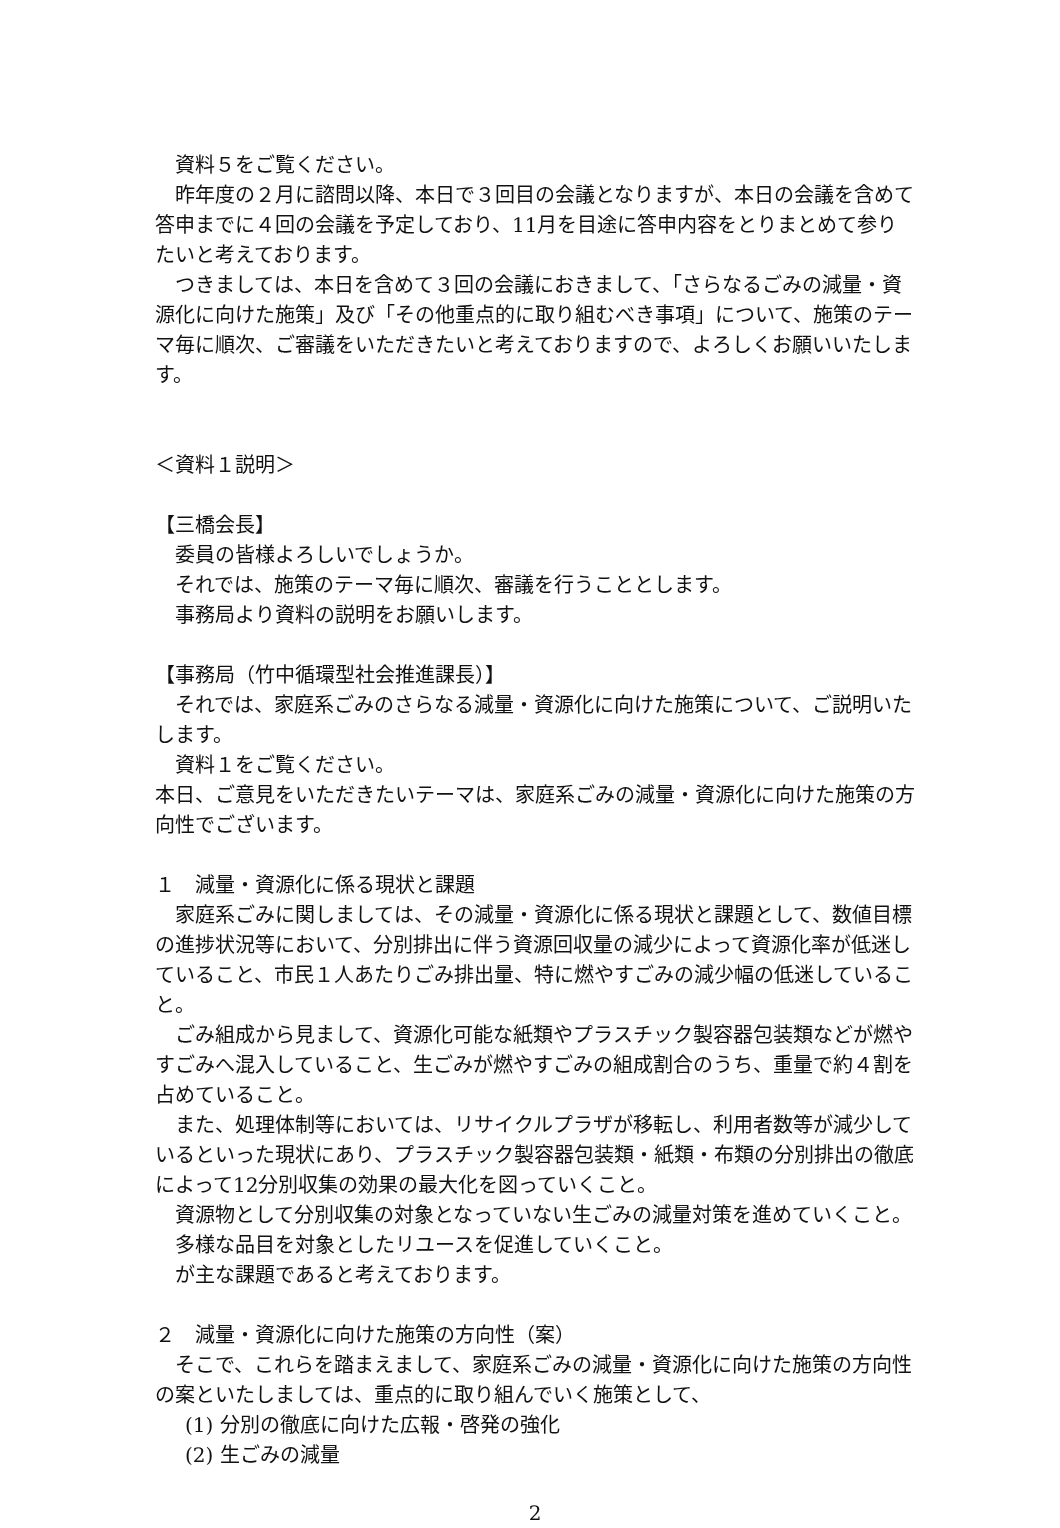資料５をご覧ください。
昨年度の２月に諮問以降、本日で３回目の会議となりますが、本日の会議を含めて答申までに４回の会議を予定しており、11月を目途に答申内容をとりまとめて参りたいと考えております。
つきましては、本日を含めて３回の会議におきまして、「さらなるごみの減量・資源化に向けた施策」及び「その他重点的に取り組むべき事項」について、施策のテーマ毎に順次、ご審議をいただきたいと考えておりますので、よろしくお願いいたします。
＜資料１説明＞
【三橋会長】
委員の皆様よろしいでしょうか。
それでは、施策のテーマ毎に順次、審議を行うこととします。
事務局より資料の説明をお願いします。
【事務局（竹中循環型社会推進課長）】
それでは、家庭系ごみのさらなる減量・資源化に向けた施策について、ご説明いたします。
資料１をご覧ください。
本日、ご意見をいただきたいテーマは、家庭系ごみの減量・資源化に向けた施策の方向性でございます。
１　減量・資源化に係る現状と課題
家庭系ごみに関しましては、その減量・資源化に係る現状と課題として、数値目標の進捗状況等において、分別排出に伴う資源回収量の減少によって資源化率が低迷していること、市民１人あたりごみ排出量、特に燃やすごみの減少幅の低迷していること。
ごみ組成から見まして、資源化可能な紙類やプラスチック製容器包装類などが燃やすごみへ混入していること、生ごみが燃やすごみの組成割合のうち、重量で約４割を占めていること。
また、処理体制等においては、リサイクルプラザが移転し、利用者数等が減少しているといった現状にあり、プラスチック製容器包装類・紙類・布類の分別排出の徹底によって12分別収集の効果の最大化を図っていくこと。
資源物として分別収集の対象となっていない生ごみの減量対策を進めていくこと。
多様な品目を対象としたリユースを促進していくこと。
が主な課題であると考えております。
２　減量・資源化に向けた施策の方向性（案）
そこで、これらを踏まえまして、家庭系ごみの減量・資源化に向けた施策の方向性の案といたしましては、重点的に取り組んでいく施策として、
(1) 分別の徹底に向けた広報・啓発の強化
(2) 生ごみの減量
2